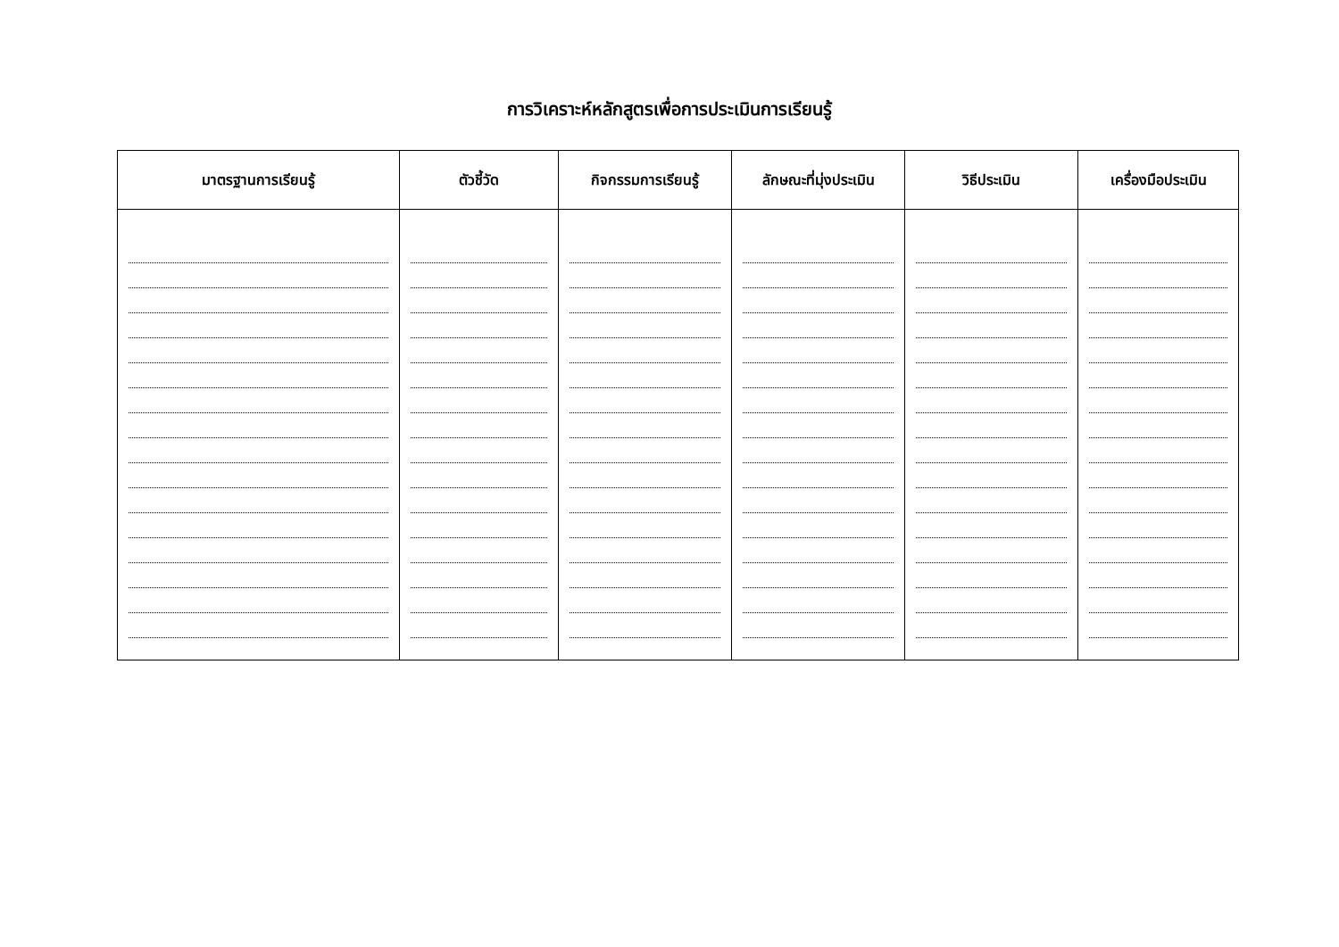การวิเคราะห์หลักสูตรเพื่อการประเมินการเรียนรู้
| มาตรฐานการเรียนรู้ | ตัวชี้วัด | กิจกรรมการเรียนรู้ | ลักษณะที่มุ่งประเมิน | วิธีประเมิน | เครื่องมือประเมิน |
| --- | --- | --- | --- | --- | --- |